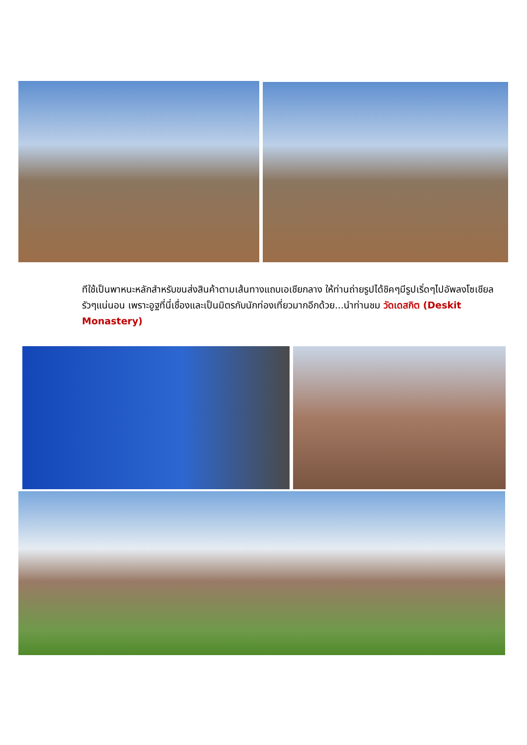ทีใช้เป็นพาหนะหลักสำหรับขนส่งสินค้าตามเส้นทางแถบเอเชียกลาง ให้ท่านถ่ายรูปได้ชิคๆมีรูปเริ่ดๆไปอัพลงโซเชียลรัวๆแน่นอน เพราะอูฐที่นี่เชื่องและเป็นมิตรกับนักท่องเที่ยวมากอีกด้วย...นำท่านชม วัดเดสกิต (Deskit Monastery)